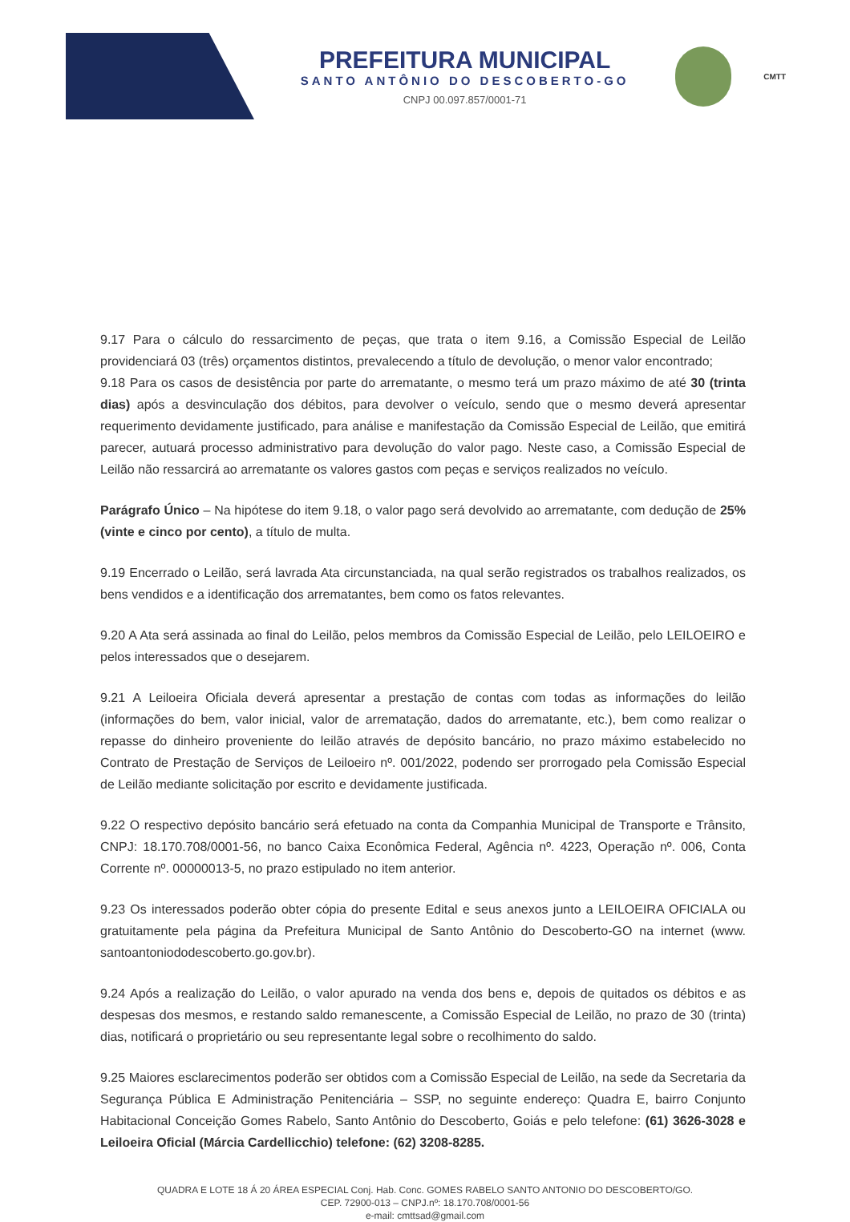PREFEITURA MUNICIPAL
SANTO ANTÔNIO DO DESCOBERTO-GO
CNPJ 00.097.857/0001-71
CMTT
9.17 Para o cálculo do ressarcimento de peças, que trata o item 9.16, a Comissão Especial de Leilão providenciará 03 (três) orçamentos distintos, prevalecendo a título de devolução, o menor valor encontrado;
9.18 Para os casos de desistência por parte do arrematante, o mesmo terá um prazo máximo de até 30 (trinta dias) após a desvinculação dos débitos, para devolver o veículo, sendo que o mesmo deverá apresentar requerimento devidamente justificado, para análise e manifestação da Comissão Especial de Leilão, que emitirá parecer, autuará processo administrativo para devolução do valor pago. Neste caso, a Comissão Especial de Leilão não ressarcirá ao arrematante os valores gastos com peças e serviços realizados no veículo.
Parágrafo Único – Na hipótese do item 9.18, o valor pago será devolvido ao arrematante, com dedução de 25% (vinte e cinco por cento), a título de multa.
9.19 Encerrado o Leilão, será lavrada Ata circunstanciada, na qual serão registrados os trabalhos realizados, os bens vendidos e a identificação dos arrematantes, bem como os fatos relevantes.
9.20 A Ata será assinada ao final do Leilão, pelos membros da Comissão Especial de Leilão, pelo LEILOEIRO e pelos interessados que o desejarem.
9.21 A Leiloeira Oficiala deverá apresentar a prestação de contas com todas as informações do leilão (informações do bem, valor inicial, valor de arrematação, dados do arrematante, etc.), bem como realizar o repasse do dinheiro proveniente do leilão através de depósito bancário, no prazo máximo estabelecido no Contrato de Prestação de Serviços de Leiloeiro nº. 001/2022, podendo ser prorrogado pela Comissão Especial de Leilão mediante solicitação por escrito e devidamente justificada.
9.22 O respectivo depósito bancário será efetuado na conta da Companhia Municipal de Transporte e Trânsito, CNPJ: 18.170.708/0001-56, no banco Caixa Econômica Federal, Agência nº. 4223, Operação nº. 006, Conta Corrente nº. 00000013-5, no prazo estipulado no item anterior.
9.23 Os interessados poderão obter cópia do presente Edital e seus anexos junto a LEILOEIRA OFICIALA ou gratuitamente pela página da Prefeitura Municipal de Santo Antônio do Descoberto-GO na internet (www. santoantoniododescoberto.go.gov.br).
9.24 Após a realização do Leilão, o valor apurado na venda dos bens e, depois de quitados os débitos e as despesas dos mesmos, e restando saldo remanescente, a Comissão Especial de Leilão, no prazo de 30 (trinta) dias, notificará o proprietário ou seu representante legal sobre o recolhimento do saldo.
9.25 Maiores esclarecimentos poderão ser obtidos com a Comissão Especial de Leilão, na sede da Secretaria da Segurança Pública E Administração Penitenciária – SSP, no seguinte endereço: Quadra E, bairro Conjunto Habitacional Conceição Gomes Rabelo, Santo Antônio do Descoberto, Goiás e pelo telefone: (61) 3626-3028 e Leiloeira Oficial (Márcia Cardellicchio) telefone: (62) 3208-8285.
QUADRA E LOTE 18 Á 20 ÁREA ESPECIAL Conj. Hab. Conc. GOMES RABELO SANTO ANTONIO DO DESCOBERTO/GO.
CEP. 72900-013 – CNPJ.nº: 18.170.708/0001-56
e-mail: cmttsad@gmail.com